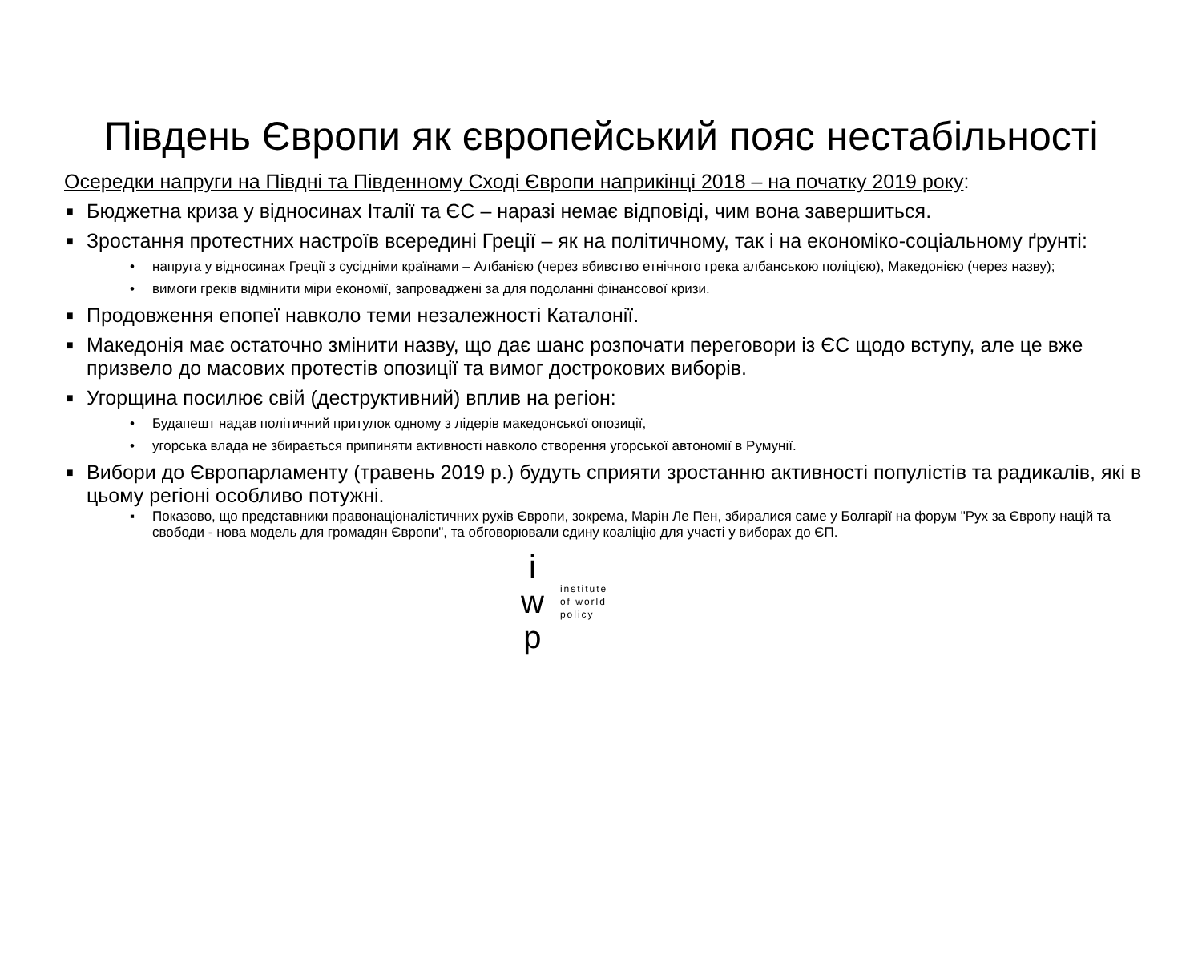Південь Європи як європейський пояс нестабільності
Осередки напруги на Півдні та Південному Сході Європи наприкінці 2018 – на початку 2019 року:
■ Бюджетна криза у відносинах Італії та ЄС – наразі немає відповіді, чим вона завершиться.
■ Зростання протестних настроїв всередині Греції – як на політичному, так і на економіко-соціальному ґрунті:
• напруга у відносинах Греції з сусідніми країнами – Албанією (через вбивство етнічного грека албанською поліцією), Македонією (через назву);
• вимоги греків відмінити міри економії, запроваджені за для подоланні фінансової кризи.
■ Продовження епопеї навколо теми незалежності Каталонії.
■ Македонія має остаточно змінити назву, що дає шанс розпочати переговори із ЄС щодо вступу, але це вже призвело до масових протестів опозиції та вимог дострокових виборів.
■ Угорщина посилює свій (деструктивний) вплив на регіон:
• Будапешт надав політичний притулок одному з лідерів македонської опозиції,
• угорська влада не збирається припиняти активності навколо створення угорської автономії в Румунії.
■ Вибори до Європарламенту (травень 2019 р.) будуть сприяти зростанню активності популістів та радикалів, які в цьому регіоні особливо потужні.
▪ Показово, що представники правонаціоналістичних рухів Європи, зокрема, Марін Ле Пен, збиралися саме у Болгарії на форум "Рух за Європу націй та свободи - нова модель для громадян Європи", та обговорювали єдину коаліцію для участі у виборах до ЄП.
i
w
p
institute
of world
policy